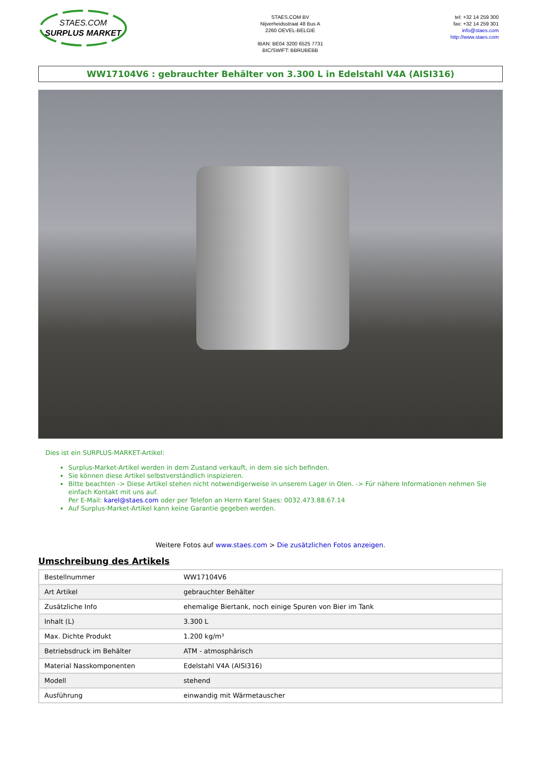STAES.COM
SURPLUS MARKET
STAES.COM BV
Nijverheidsstraat 48 Bus A
2260 OEVEL-BELGIE
IBAN: BE04 3200 6525 7731
BIC/SWIFT: BBRUBEBB
tel: +32 14 259 300
fax: +32 14 259 301
info@staes.com
http://www.staes.com
WW17104V6 : gebrauchter Behälter von 3.300 L in Edelstahl V4A (AISI316)
Dies ist ein SURPLUS-MARKET-Artikel:
Surplus-Market-Artikel werden in dem Zustand verkauft, in dem sie sich befinden.
Sie können diese Artikel selbstverständlich inspizieren.
Bitte beachten -> Diese Artikel stehen nicht notwendigerweise in unserem Lager in Olen. -> Für nähere Informationen nehmen Sie einfach Kontakt mit uns auf.
Per E-Mail: karel@staes.com oder per Telefon an Herrn Karel Staes: 0032.473.88.67.14
Auf Surplus-Market-Artikel kann keine Garantie gegeben werden.
Weitere Fotos auf www.staes.com > Die zusätzlichen Fotos anzeigen.
Umschreibung des Artikels
| Bestellnummer | WW17104V6 |
| Art Artikel | gebrauchter Behälter |
| Zusätzliche Info | ehemalige Biertank, noch einige Spuren von Bier im Tank |
| Inhalt (L) | 3.300 L |
| Max. Dichte Produkt | 1.200 kg/m³ |
| Betriebsdruck im Behälter | ATM - atmosphärisch |
| Material Nasskomponenten | Edelstahl V4A (AISI316) |
| Modell | stehend |
| Ausführung | einwandig mit Wärmetauscher |